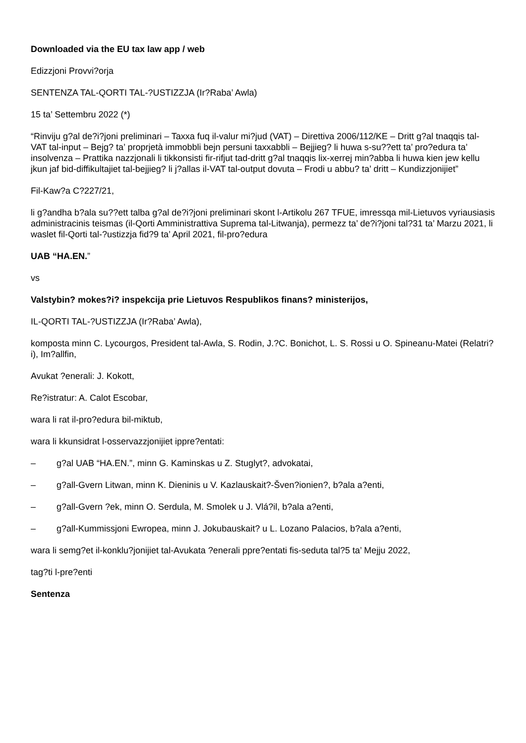Downloaded via the EU tax law app / web
Edizzjoni Provvi?orja
SENTENZA TAL-QORTI TAL-?USTIZZJA (Ir?Raba’ Awla)
15 ta’ Settembru 2022 (*)
“Rinviju g?al de?i?joni preliminari – Taxxa fuq il-valur mi?jud (VAT) – Direttiva 2006/112/KE – Dritt g?al tnaqqis tal-VAT tal-input – Bejg? ta’ proprjetà immobbli bejn persuni taxxabbli – Bejjieg? li huwa s-su??ett ta’ pro?edura ta’ insolvenza – Prattika nazzjonali li tikkonsisti fir-rifjut tad-dritt g?al tnaqqis lix-xerrej min?abba li huwa kien jew kellu jkun jaf bid-diffikultajiet tal-bejjieg? li j?allas il-VAT tal-output dovuta – Frodi u abbu? ta’ dritt – Kundizzjonijiet”
Fil-Kaw?a C?227/21,
li g?andha b?ala su??ett talba g?al de?i?joni preliminari skont l-Artikolu 267 TFUE, imressqa mil-Lietuvos vyriausiasis administracinis teismas (il-Qorti Amministrattiva Suprema tal-Litwanja), permezz ta’ de?i?joni tal?31 ta’ Marzu 2021, li waslet fil-Qorti tal-?ustizzja fid?9 ta’ April 2021, fil-pro?edura
UAB “HA.EN.”
vs
Valstybin? mokes?i? inspekcija prie Lietuvos Respublikos finans? ministerijos,
IL-QORTI TAL-?USTIZZJA (Ir?Raba’ Awla),
komposta minn C. Lycourgos, President tal-Awla, S. Rodin, J.?C. Bonichot, L. S. Rossi u O. Spineanu-Matei (Relatri?i), Im?allfin,
Avukat ?enerali: J. Kokott,
Re?istratur: A. Calot Escobar,
wara li rat il-pro?edura bil-miktub,
wara li kkunsidrat l-osservazzjonijiet ippre?entati:
– g?al UAB “HA.EN.”, minn G. Kaminskas u Z. Stuglyt?, advokatai,
– g?all-Gvern Litwan, minn K. Dieninis u V. Kazlauskait?-Šven?ionien?, b?ala a?enti,
– g?all-Gvern ?ek, minn O. Serdula, M. Smolek u J. Vlá?il, b?ala a?enti,
– g?all-Kummissjoni Ewropea, minn J. Jokubauskait? u L. Lozano Palacios, b?ala a?enti,
wara li semg?et il-konklu?jonijiet tal-Avukata ?enerali ppre?entati fis-seduta tal?5 ta’ Mejju 2022,
tag?ti l-pre?enti
Sentenza